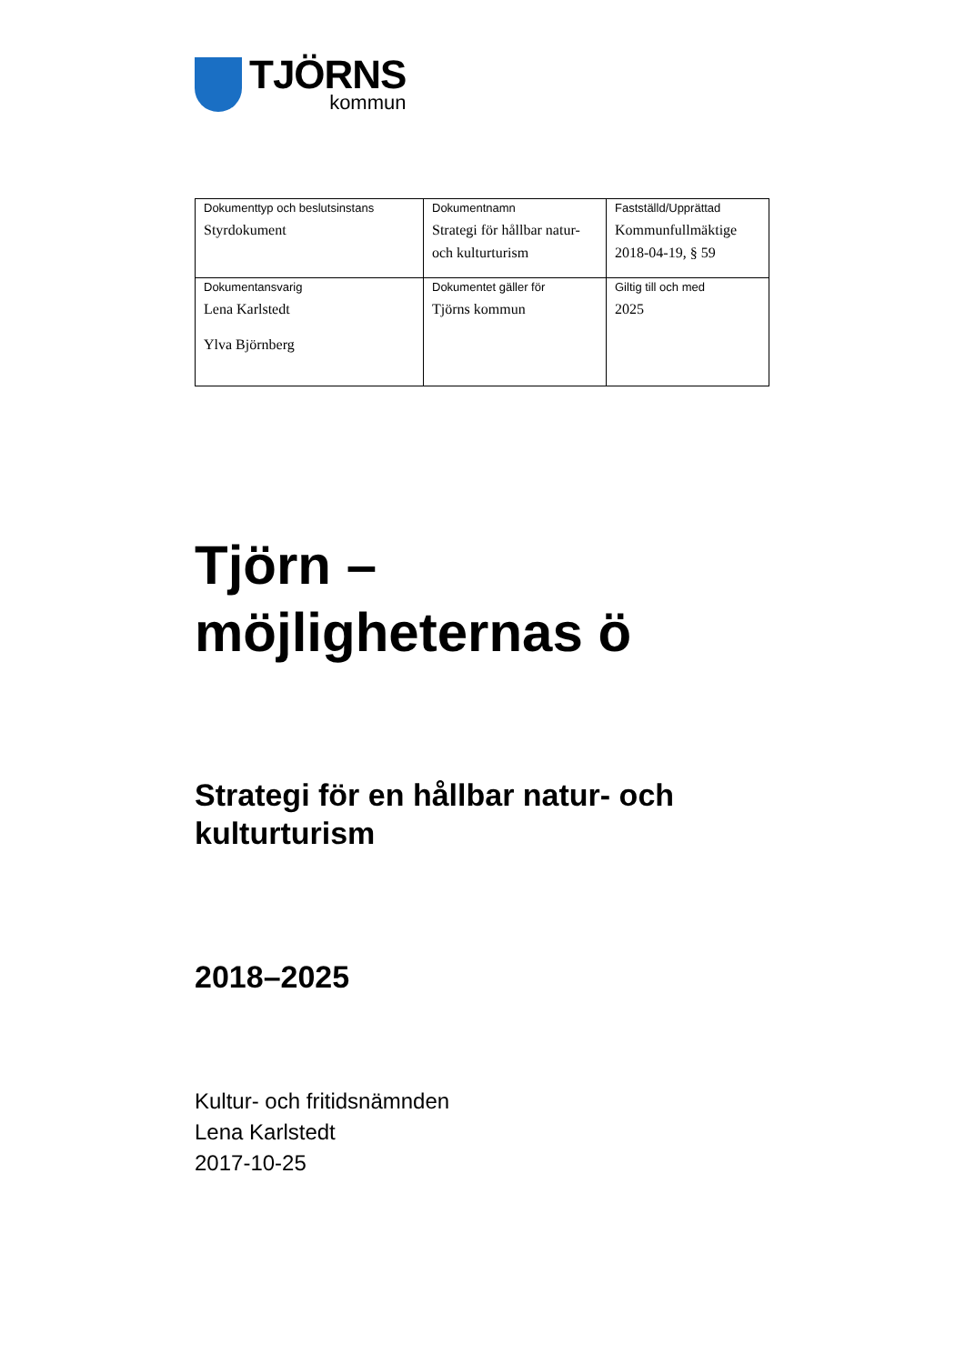TJÖRNS
kommun
| Dokumenttyp och beslutsinstans Styrdokument | Dokumentnamn Strategi för hållbar natur- och kulturturism | Fastställd/Upprättad Kommunfullmäktige 2018-04-19, § 59 |
| Dokumentansvarig Lena Karlstedt Ylva Björnberg | Dokumentet gäller för Tjörns kommun | Giltig till och med 2025 |
Tjörn –
möjligheternas ö
Strategi för en hållbar natur- och kulturturism
2018–2025
Kultur- och fritidsnämnden
Lena Karlstedt
2017-10-25